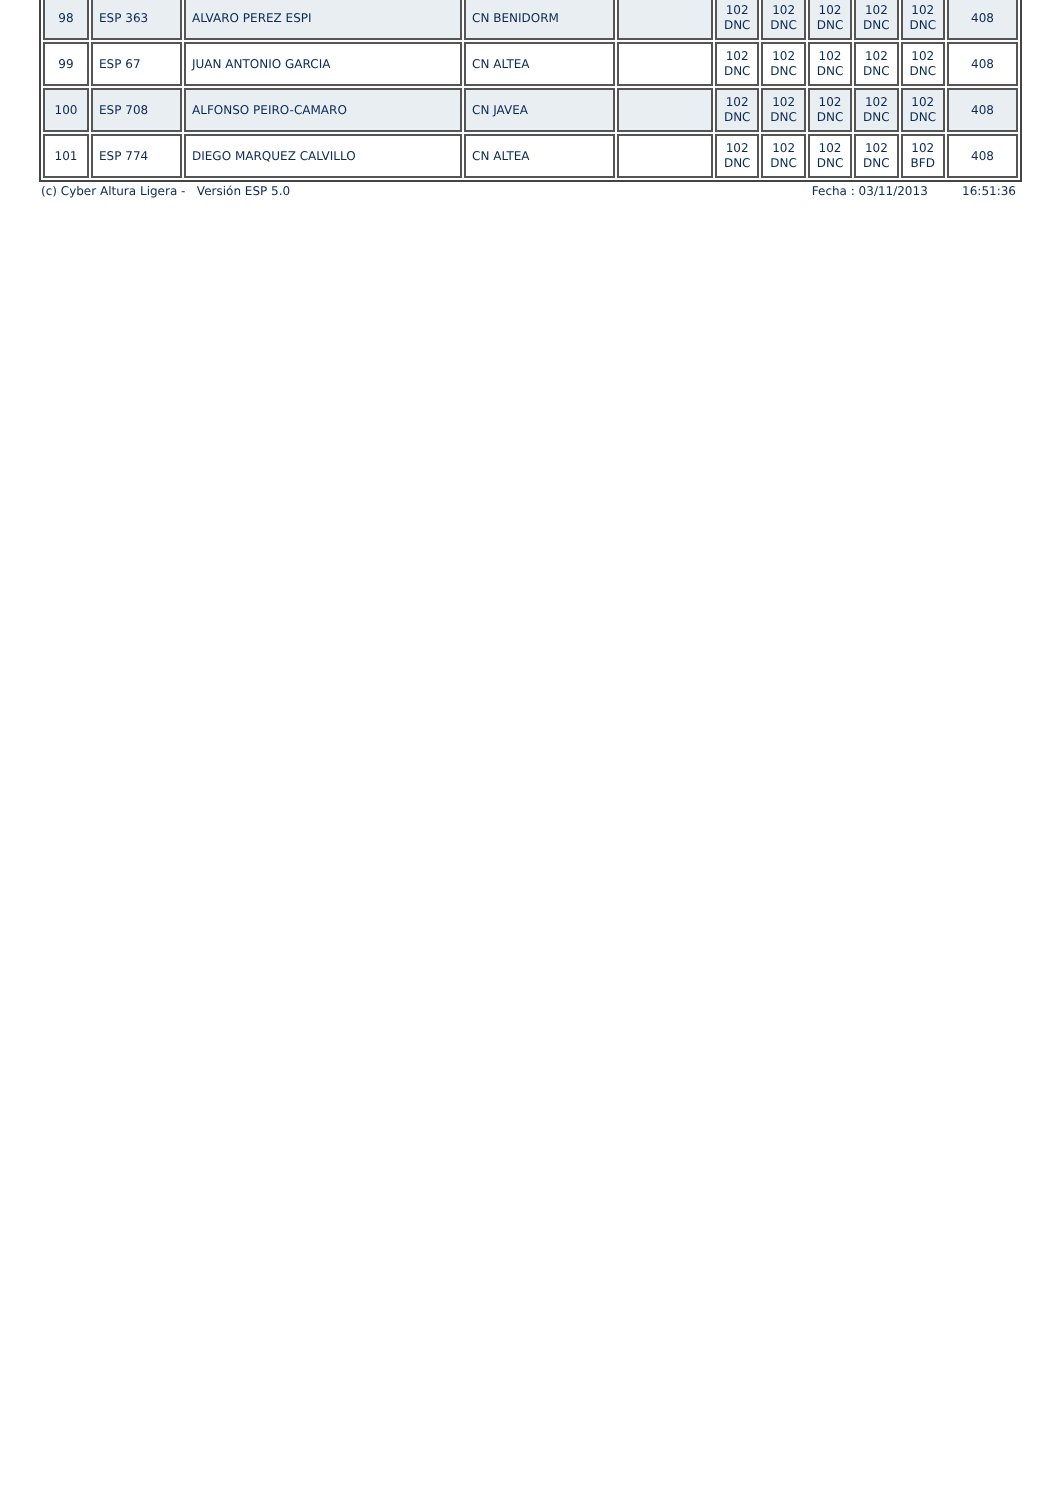| 98 | ESP 363 | ALVARO PEREZ ESPI | CN BENIDORM | | 102 DNC | 102 DNC | 102 DNC | 102 DNC | 102 DNC | 408 |
| 99 | ESP 67 | JUAN ANTONIO GARCIA | CN ALTEA | | 102 DNC | 102 DNC | 102 DNC | 102 DNC | 102 DNC | 408 |
| 100 | ESP 708 | ALFONSO PEIRO-CAMARO | CN JAVEA | | 102 DNC | 102 DNC | 102 DNC | 102 DNC | 102 DNC | 408 |
| 101 | ESP 774 | DIEGO MARQUEZ CALVILLO | CN ALTEA | | 102 DNC | 102 DNC | 102 DNC | 102 DNC | 102 BFD | 408 |
(c) Cyber Altura Ligera - Versión ESP 5.0 Fecha : 03/11/2013 16:51:36